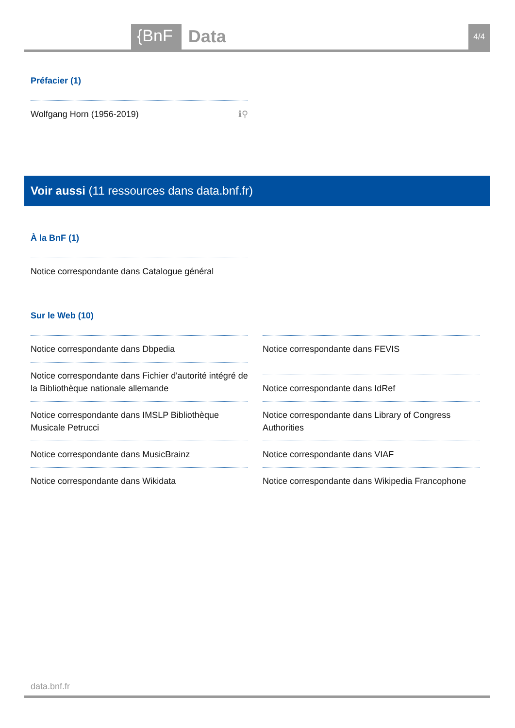{BnF Data 4/4
Préfacier (1)
Wolfgang Horn (1956-2019) ℹ⚲
Voir aussi (11 ressources dans data.bnf.fr)
À la BnF (1)
Notice correspondante dans Catalogue général
Sur le Web (10)
Notice correspondante dans Dbpedia
Notice correspondante dans Fichier d'autorité intégré de la Bibliothèque nationale allemande
Notice correspondante dans IMSLP Bibliothèque Musicale Petrucci
Notice correspondante dans MusicBrainz
Notice correspondante dans Wikidata
Notice correspondante dans FEVIS
Notice correspondante dans IdRef
Notice correspondante dans Library of Congress Authorities
Notice correspondante dans VIAF
Notice correspondante dans Wikipedia Francophone
data.bnf.fr